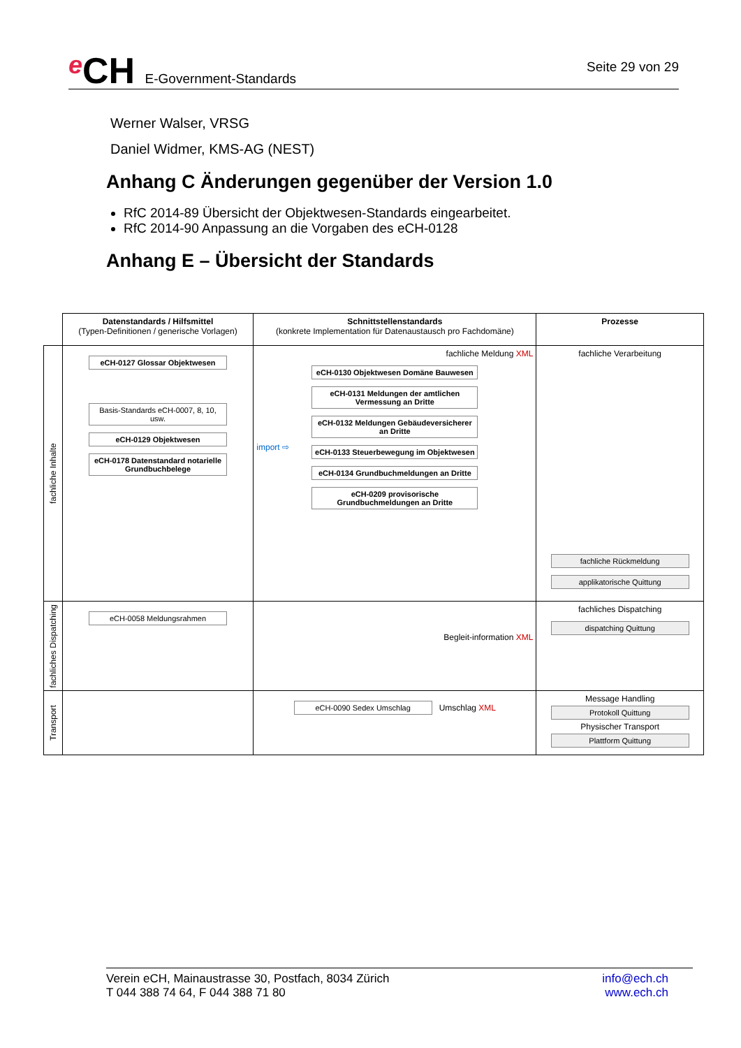e CH E-Government-Standards
Seite 29 von 29
Werner Walser, VRSG
Daniel Widmer, KMS-AG (NEST)
Anhang C Änderungen gegenüber der Version 1.0
RfC 2014-89 Übersicht der Objektwesen-Standards eingearbeitet.
RfC 2014-90 Anpassung an die Vorgaben des eCH-0128
Anhang E – Übersicht der Standards
| | Datenstandards / Hilfsmittel (Typen-Definitionen / generische Vorlagen) | Schnittstellenstandards (konkrete Implementation für Datenaustausch pro Fachdomäne) | Prozesse |
| fachliche Inhalte | eCH-0127 Glossar Objektwesen Basis-Standards eCH-0007, 8, 10, usw. eCH-0129 Objektwesen eCH-0178 Datenstandard notarielle Grundbuchbelege | fachliche Meldung XML import ⇨ eCH-0130 Objektwesen Domäne Bauwesen eCH-0131 Meldungen der amtlichen Vermessung an Dritte eCH-0132 Meldungen Gebäudeversicherer an Dritte eCH-0133 Steuerbewegung im Objektwesen eCH-0134 Grundbuchmeldungen an Dritte eCH-0209 provisorische Grundbuchmeldungen an Dritte | fachliche Verarbeitung fachliche Rückmeldung applikatorische Quittung |
| fachliches Dispatching | eCH-0058 Meldungsrahmen | Begleit-information XML | fachliches Dispatching dispatching Quittung |
| Transport | | eCH-0090 Sedex Umschlag Umschlag XML | Message Handling Protokoll Quittung Physischer Transport Plattform Quittung |
Verein eCH, Mainaustrasse 30, Postfach, 8034 Zürich
T 044 388 74 64, F 044 388 71 80
info@ech.ch
www.ech.ch